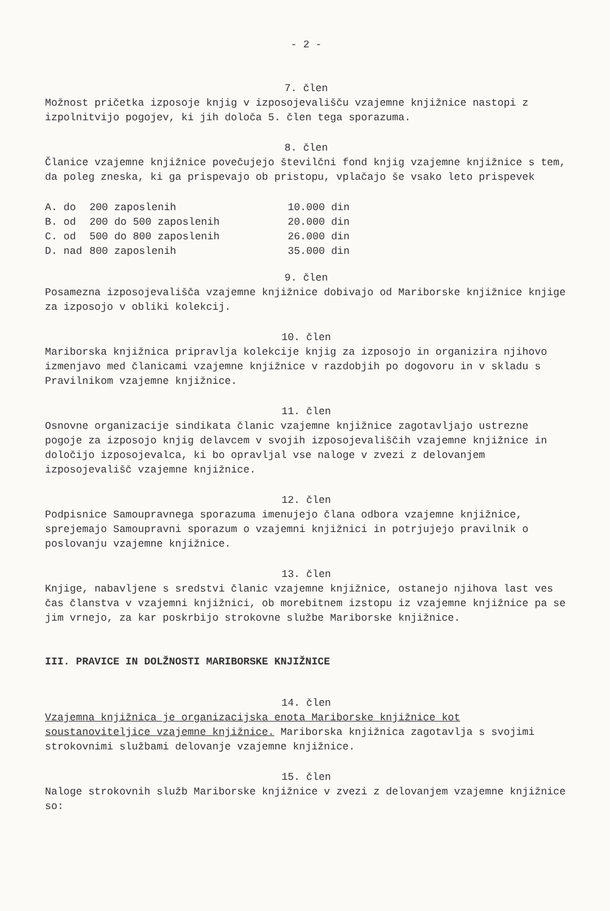- 2 -
7. člen
Možnost pričetka izposoje knjig v izposojevališču vzajemne knjižnice nastopi z izpolnitvijo pogojev, ki jih določa 5. člen tega sporazuma.
8. člen
Članice vzajemne knjižnice povečujejo številčni fond knjig vzajemne knjižnice s tem, da poleg zneska, ki ga prispevajo ob pristopu, vplačajo še vsako leto prispevek
| A. do | 200 zaposlenih | 10.000 din |
| B. od | 200 do 500 zaposlenih | 20.000 din |
| C. od | 500 do 800 zaposlenih | 26.000 din |
| D. nad | 800 zaposlenih | 35.000 din |
9. člen
Posamezna izposojevališča vzajemne knjižnice dobivajo od Mariborske knjižnice knjige za izposojo v obliki kolekcij.
10. člen
Mariborska knjižnica pripravlja kolekcije knjig za izposojo in organizira njihovo izmenjavo med članicami vzajemne knjižnice v razdobjih po dogovoru in v skladu s Pravilnikom vzajemne knjižnice.
11. člen
Osnovne organizacije sindikata članic vzajemne knjižnice zagotavljajo ustrezne pogoje za izposojo knjig delavcem v svojih izposojevališčih vzajemne knjižnice in določijo izposojevalca, ki bo opravljal vse naloge v zvezi z delovanjem izposojevališč vzajemne knjižnice.
12. člen
Podpisnice Samoupravnega sporazuma imenujejo člana odbora vzajemne knjižnice, sprejemajo Samoupravni sporazum o vzajemni knjižnici in potrjujejo pravilnik o poslovanju vzajemne knjižnice.
13. člen
Knjige, nabavljene s sredstvi članic vzajemne knjižnice, ostanejo njihova last ves čas članstva v vzajemni knjižnici, ob morebitnem izstopu iz vzajemne knjižnice pa se jim vrnejo, za kar poskrbijo strokovne službe Mariborske knjižnice.
III. PRAVICE IN DOLŽNOSTI MARIBORSKE KNJIŽNICE
14. člen
Vzajemna knjižnica je organizacijska enota Mariborske knjižnice kot soustanoviteljice vzajemne knjižnice. Mariborska knjižnica zagotavlja s svojimi strokovnimi službami delovanje vzajemne knjižnice.
15. člen
Naloge strokovnih služb Mariborske knjižnice v zvezi z delovanjem vzajemne knjižnice so: